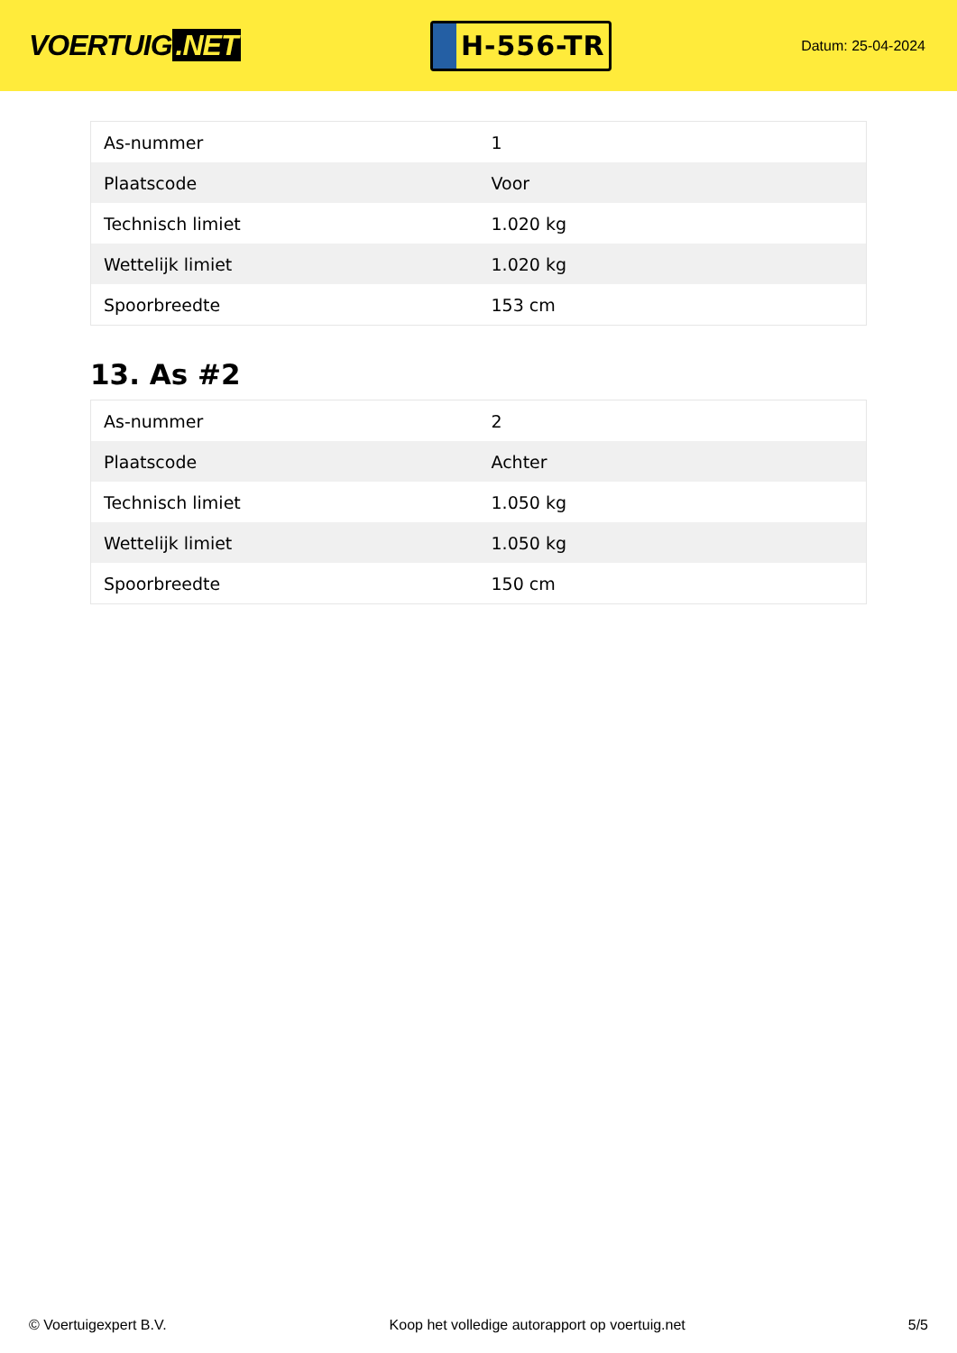VOERTUIG.NET
H-556-TR
Datum: 25-04-2024
| As-nummer | 1 |
| Plaatscode | Voor |
| Technisch limiet | 1.020 kg |
| Wettelijk limiet | 1.020 kg |
| Spoorbreedte | 153 cm |
13. As #2
| As-nummer | 2 |
| Plaatscode | Achter |
| Technisch limiet | 1.050 kg |
| Wettelijk limiet | 1.050 kg |
| Spoorbreedte | 150 cm |
© Voertuigexpert B.V. Koop het volledige autorapport op voertuig.net 5/5